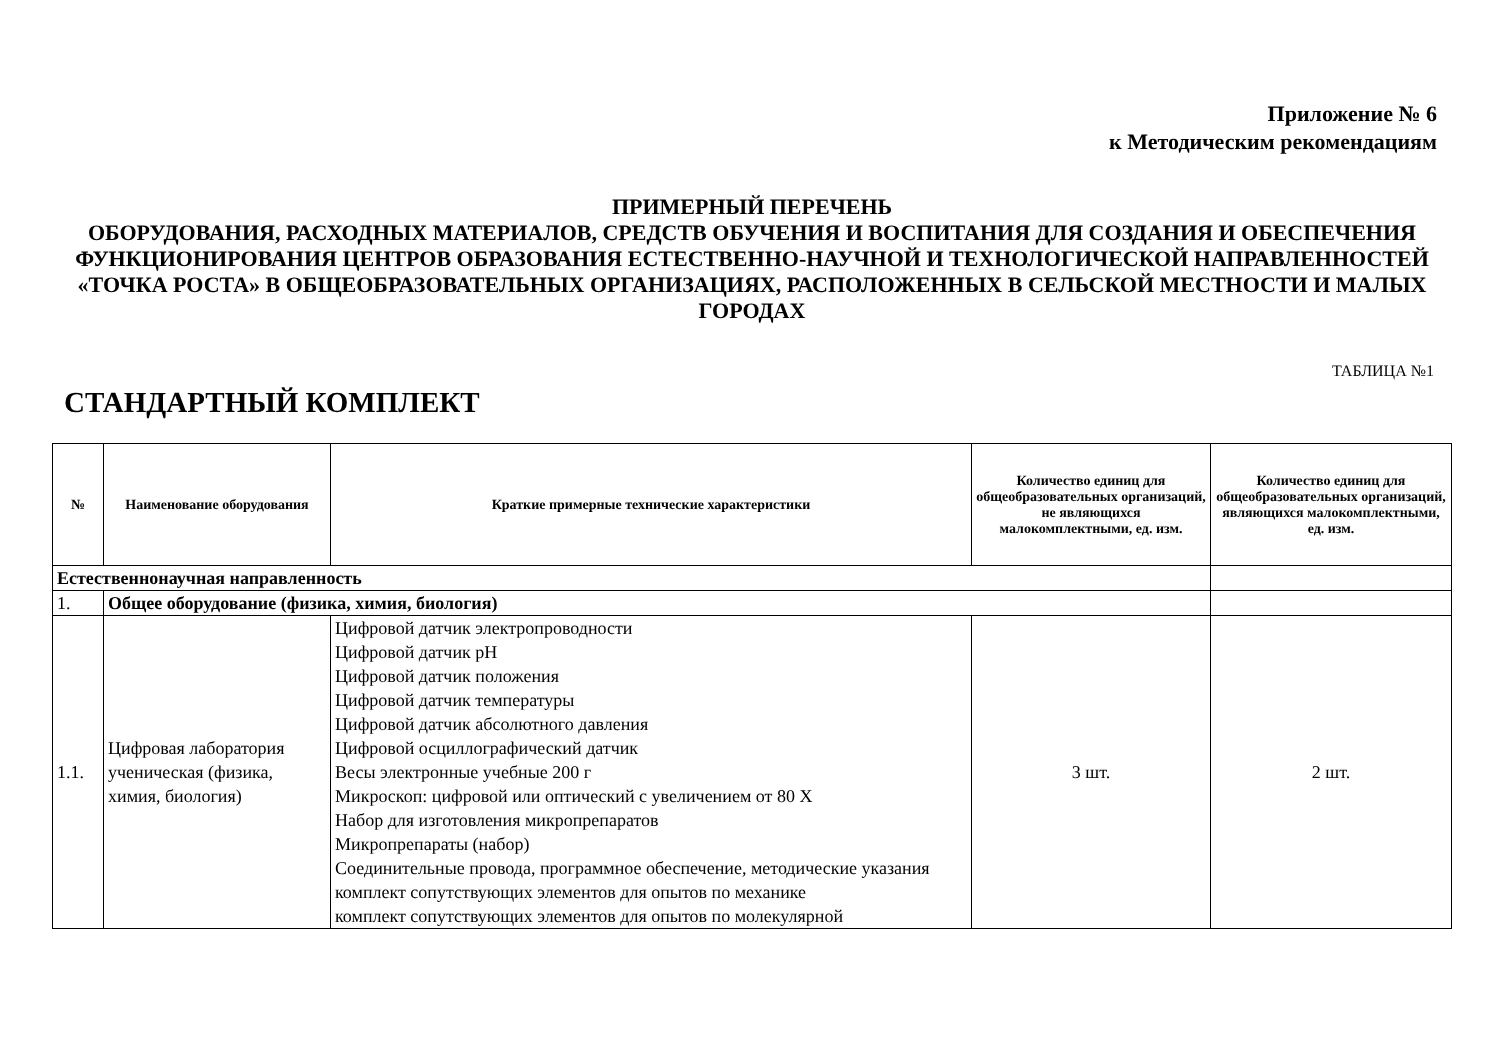Приложение № 6
к Методическим рекомендациям
ПРИМЕРНЫЙ ПЕРЕЧЕНЬ
ОБОРУДОВАНИЯ, РАСХОДНЫХ МАТЕРИАЛОВ, СРЕДСТВ ОБУЧЕНИЯ И ВОСПИТАНИЯ ДЛЯ СОЗДАНИЯ И ОБЕСПЕЧЕНИЯ ФУНКЦИОНИРОВАНИЯ ЦЕНТРОВ ОБРАЗОВАНИЯ ЕСТЕСТВЕННО-НАУЧНОЙ И ТЕХНОЛОГИЧЕСКОЙ НАПРАВЛЕННОСТЕЙ «ТОЧКА РОСТА» В ОБЩЕОБРАЗОВАТЕЛЬНЫХ ОРГАНИЗАЦИЯХ, РАСПОЛОЖЕННЫХ В СЕЛЬСКОЙ МЕСТНОСТИ И МАЛЫХ ГОРОДАХ
ТАБЛИЦА №1
СТАНДАРТНЫЙ КОМПЛЕКТ
| № | Наименование оборудования | Краткие примерные технические характеристики | Количество единиц для общеобразовательных организаций, не являющихся малокомплектными, ед. изм. | Количество единиц для общеобразовательных организаций, являющихся малокомплектными, ед. изм. |
| --- | --- | --- | --- | --- |
| Естественнонаучная направленность | | | | |
| 1. | Общее оборудование (физика, химия, биология) | | | |
| 1.1. | Цифровая лаборатория ученическая (физика, химия, биология) | Цифровой датчик электропроводности Цифровой датчик pH Цифровой датчик положения Цифровой датчик температуры Цифровой датчик абсолютного давления Цифровой осциллографический датчик Весы электронные учебные 200 г Микроскоп: цифровой или оптический с увеличением от 80 X Набор для изготовления микропрепаратов Микропрепараты (набор) Соединительные провода, программное обеспечение, методические указания комплект сопутствующих элементов для опытов по механике комплект сопутствующих элементов для опытов по молекулярной | 3 шт. | 2 шт. |